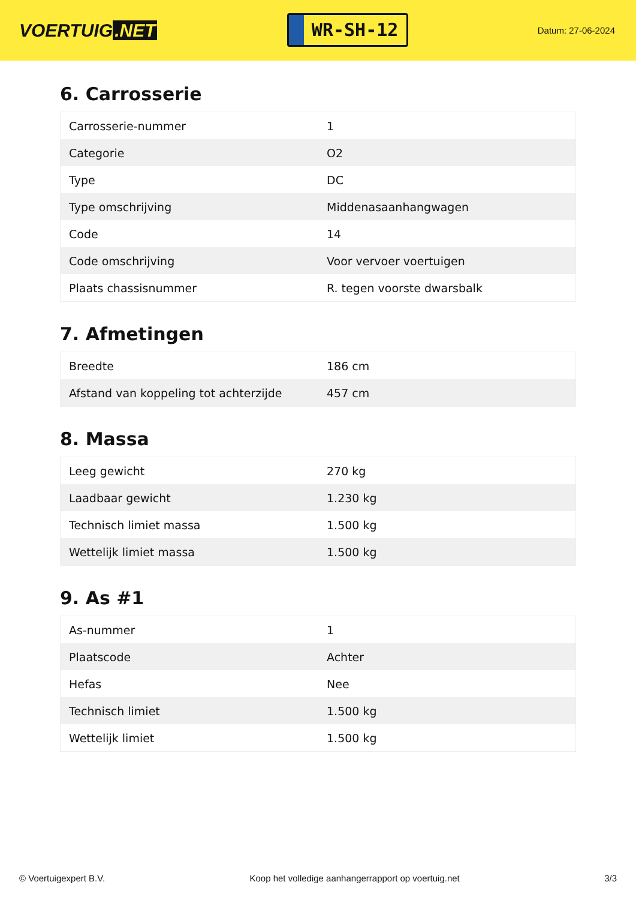VOERTUIG.NET
WR-SH-12
Datum: 27-06-2024
6. Carrosserie
| Carrosserie-nummer | 1 |
| Categorie | O2 |
| Type | DC |
| Type omschrijving | Middenasaanhangwagen |
| Code | 14 |
| Code omschrijving | Voor vervoer voertuigen |
| Plaats chassisnummer | R. tegen voorste dwarsbalk |
7. Afmetingen
| Breedte | 186 cm |
| Afstand van koppeling tot achterzijde | 457 cm |
8. Massa
| Leeg gewicht | 270 kg |
| Laadbaar gewicht | 1.230 kg |
| Technisch limiet massa | 1.500 kg |
| Wettelijk limiet massa | 1.500 kg |
9. As #1
| As-nummer | 1 |
| Plaatscode | Achter |
| Hefas | Nee |
| Technisch limiet | 1.500 kg |
| Wettelijk limiet | 1.500 kg |
© Voertuigexpert B.V. Koop het volledige aanhangerrapport op voertuig.net 3/3